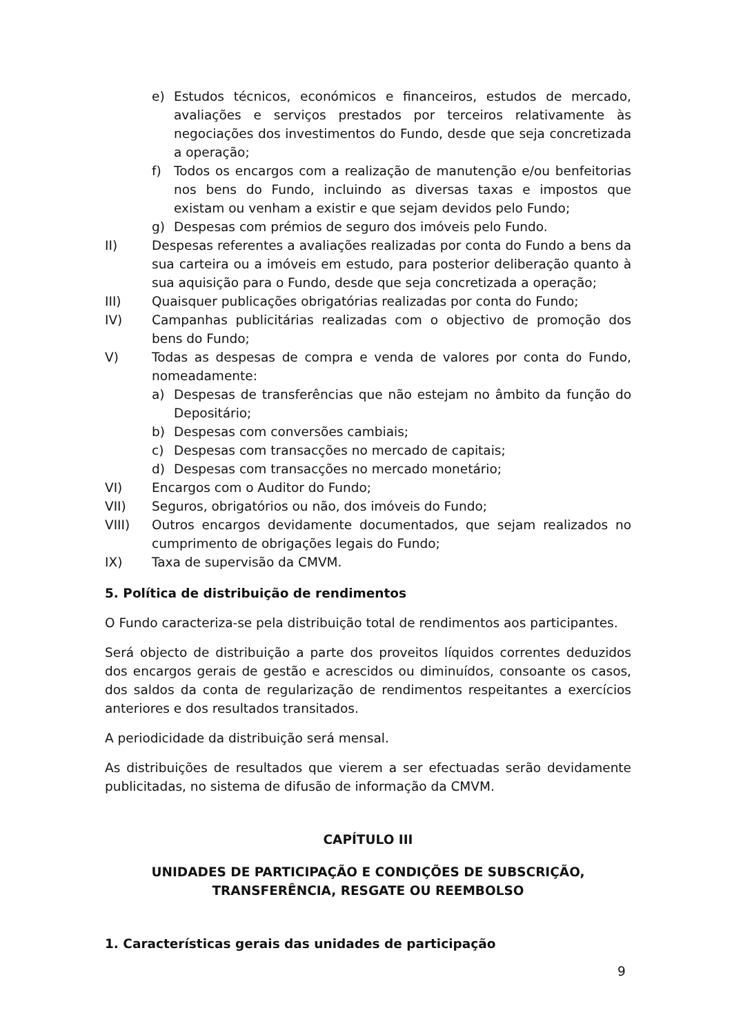e) Estudos técnicos, económicos e financeiros, estudos de mercado, avaliações e serviços prestados por terceiros relativamente às negociações dos investimentos do Fundo, desde que seja concretizada a operação;
f) Todos os encargos com a realização de manutenção e/ou benfeitorias nos bens do Fundo, incluindo as diversas taxas e impostos que existam ou venham a existir e que sejam devidos pelo Fundo;
g) Despesas com prémios de seguro dos imóveis pelo Fundo.
II) Despesas referentes a avaliações realizadas por conta do Fundo a bens da sua carteira ou a imóveis em estudo, para posterior deliberação quanto à sua aquisição para o Fundo, desde que seja concretizada a operação;
III) Quaisquer publicações obrigatórias realizadas por conta do Fundo;
IV) Campanhas publicitárias realizadas com o objectivo de promoção dos bens do Fundo;
V) Todas as despesas de compra e venda de valores por conta do Fundo, nomeadamente:
a) Despesas de transferências que não estejam no âmbito da função do Depositário;
b) Despesas com conversões cambiais;
c) Despesas com transacções no mercado de capitais;
d) Despesas com transacções no mercado monetário;
VI) Encargos com o Auditor do Fundo;
VII) Seguros, obrigatórios ou não, dos imóveis do Fundo;
VIII) Outros encargos devidamente documentados, que sejam realizados no cumprimento de obrigações legais do Fundo;
IX) Taxa de supervisão da CMVM.
5. Política de distribuição de rendimentos
O Fundo caracteriza-se pela distribuição total de rendimentos aos participantes.
Será objecto de distribuição a parte dos proveitos líquidos correntes deduzidos dos encargos gerais de gestão e acrescidos ou diminuídos, consoante os casos, dos saldos da conta de regularização de rendimentos respeitantes a exercícios anteriores e dos resultados transitados.
A periodicidade da distribuição será mensal.
As distribuições de resultados que vierem a ser efectuadas serão devidamente publicitadas, no sistema de difusão de informação da CMVM.
CAPÍTULO III
UNIDADES DE PARTICIPAÇÃO E CONDIÇÕES DE SUBSCRIÇÃO, TRANSFERÊNCIA, RESGATE OU REEMBOLSO
1. Características gerais das unidades de participação
9